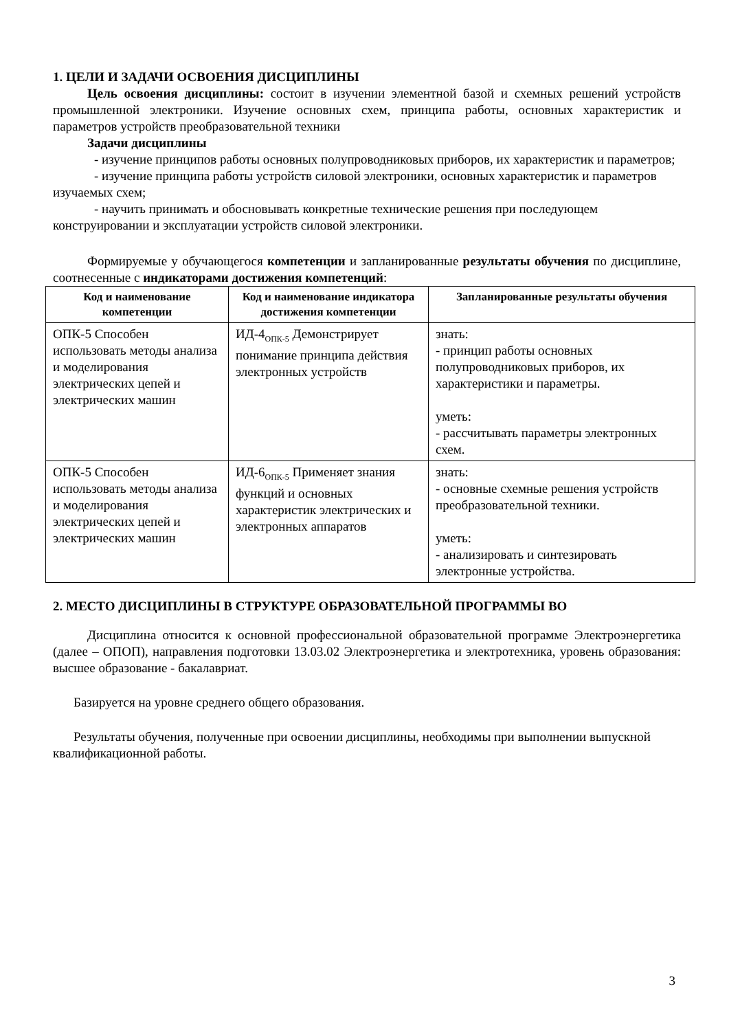1. ЦЕЛИ И ЗАДАЧИ ОСВОЕНИЯ ДИСЦИПЛИНЫ
Цель освоения дисциплины: состоит в изучении элементной базой и схемных решений устройств промышленной электроники. Изучение основных схем, принципа работы, основных характеристик и параметров устройств преобразовательной техники
Задачи дисциплины
- изучение принципов работы основных полупроводниковых приборов, их характеристик и параметров;
- изучение принципа работы устройств силовой электроники, основных характеристик и параметров изучаемых схем;
- научить принимать и обосновывать конкретные технические решения при последующем конструировании и эксплуатации устройств силовой электроники.
Формируемые у обучающегося компетенции и запланированные результаты обучения по дисциплине, соотнесенные с индикаторами достижения компетенций:
| Код и наименование компетенции | Код и наименование индикатора достижения компетенции | Запланированные результаты обучения |
| --- | --- | --- |
| ОПК-5 Способен использовать методы анализа и моделирования электрических цепей и электрических машин | ИД-4<sub>ОПК-5</sub> Демонстрирует понимание принципа действия электронных устройств | знать: - принцип работы основных полупроводниковых приборов, их характеристики и параметры. уметь: - рассчитывать параметры электронных схем. |
| ОПК-5 Способен использовать методы анализа и моделирования электрических цепей и электрических машин | ИД-6<sub>ОПК-5</sub> Применяет знания функций и основных характеристик электрических и электронных аппаратов | знать: - основные схемные решения устройств преобразовательной техники. уметь: - анализировать и синтезировать электронные устройства. |
2. МЕСТО ДИСЦИПЛИНЫ В СТРУКТУРЕ ОБРАЗОВАТЕЛЬНОЙ ПРОГРАММЫ ВО
Дисциплина относится к основной профессиональной образовательной программе Электроэнергетика (далее – ОПОП), направления подготовки 13.03.02 Электроэнергетика и электротехника, уровень образования: высшее образование - бакалавриат.
Базируется на уровне среднего общего образования.
Результаты обучения, полученные при освоении дисциплины, необходимы при выполнении выпускной квалификационной работы.
3